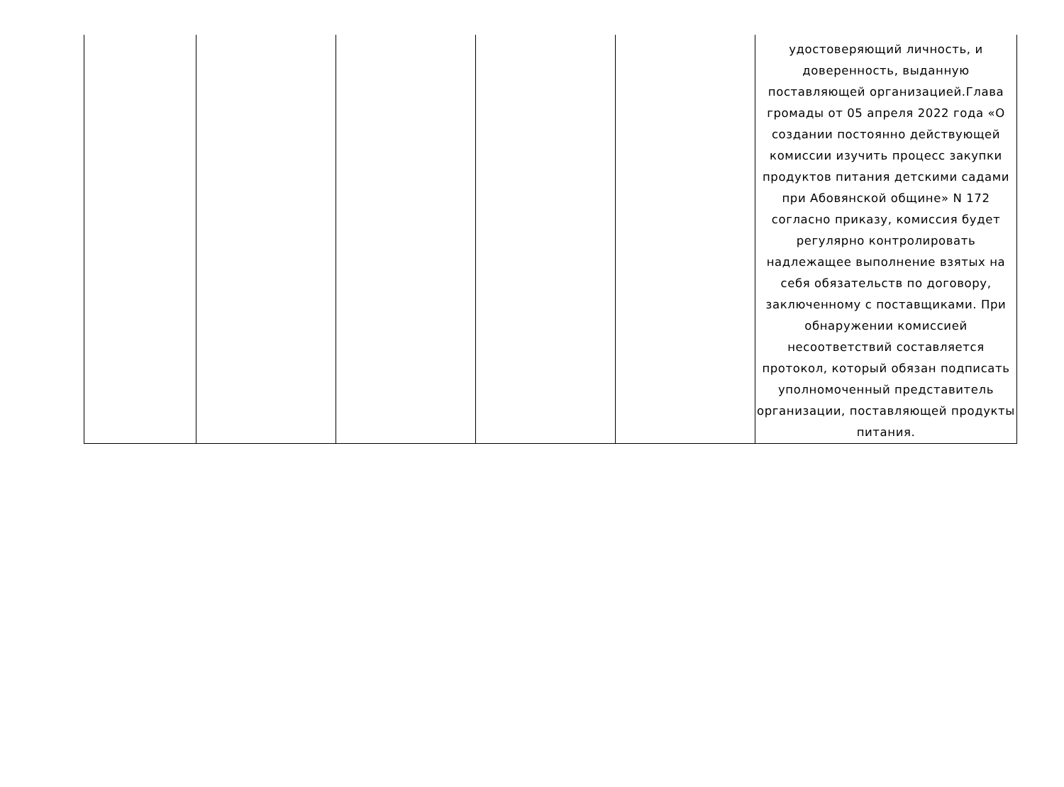| | | | | | удостоверяющий личность, и доверенность, выданную поставляющей организацией.Глава громады от 05 апреля 2022 года «О создании постоянно действующей комиссии изучить процесс закупки продуктов питания детскими садами при Абовянской общине» N 172 согласно приказу, комиссия будет регулярно контролировать надлежащее выполнение взятых на себя обязательств по договору, заключенному с поставщиками. При обнаружении комиссией несоответствий составляется протокол, который обязан подписать уполномоченный представитель организации, поставляющей продукты питания. |